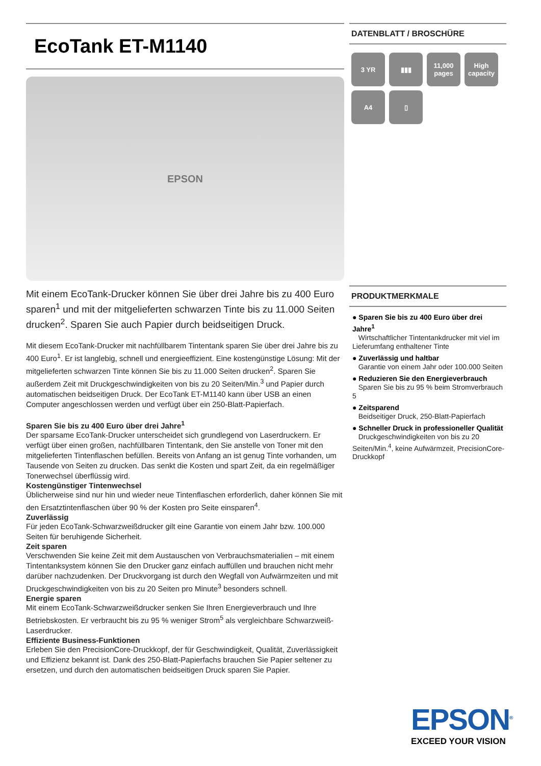EcoTank ET-M1140
EPSON
Mit einem EcoTank-Drucker können Sie über drei Jahre bis zu 400 Euro sparen<sup>1</sup> und mit der mitgelieferten schwarzen Tinte bis zu 11.000 Seiten drucken<sup>2</sup>. Sparen Sie auch Papier durch beidseitigen Druck.
Mit diesem EcoTank-Drucker mit nachfüllbarem Tintentank sparen Sie über drei Jahre bis zu 400 Euro<sup>1</sup>. Er ist langlebig, schnell und energieeffizient. Eine kostengünstige Lösung: Mit der mitgelieferten schwarzen Tinte können Sie bis zu 11.000 Seiten drucken<sup>2</sup>. Sparen Sie außerdem Zeit mit Druckgeschwindigkeiten von bis zu 20 Seiten/Min.<sup>3</sup> und Papier durch automatischen beidseitigen Druck. Der EcoTank ET-M1140 kann über USB an einen Computer angeschlossen werden und verfügt über ein 250-Blatt-Papierfach.
Sparen Sie bis zu 400 Euro über drei Jahre<sup>1</sup>
Der sparsame EcoTank-Drucker unterscheidet sich grundlegend von Laserdruckern. Er verfügt über einen großen, nachfüllbaren Tintentank, den Sie anstelle von Toner mit den mitgelieferten Tintenflaschen befüllen. Bereits von Anfang an ist genug Tinte vorhanden, um Tausende von Seiten zu drucken. Das senkt die Kosten und spart Zeit, da ein regelmäßiger Tonerwechsel überflüssig wird.
Kostengünstiger Tintenwechsel
Üblicherweise sind nur hin und wieder neue Tintenflaschen erforderlich, daher können Sie mit den Ersatztintenflaschen über 90 % der Kosten pro Seite einsparen<sup>4</sup>.
Zuverlässig
Für jeden EcoTank-Schwarzweißdrucker gilt eine Garantie von einem Jahr bzw. 100.000 Seiten für beruhigende Sicherheit.
Zeit sparen
Verschwenden Sie keine Zeit mit dem Austauschen von Verbrauchsmaterialien – mit einem Tintentanksystem können Sie den Drucker ganz einfach auffüllen und brauchen nicht mehr darüber nachzudenken. Der Druckvorgang ist durch den Wegfall von Aufwärmzeiten und mit Druckgeschwindigkeiten von bis zu 20 Seiten pro Minute<sup>3</sup> besonders schnell.
Energie sparen
Mit einem EcoTank-Schwarzweißdrucker senken Sie Ihren Energieverbrauch und Ihre Betriebskosten. Er verbraucht bis zu 95 % weniger Strom<sup>5</sup> als vergleichbare Schwarzweiß-Laserdrucker.
Effiziente Business-Funktionen
Erleben Sie den PrecisionCore-Druckkopf, der für Geschwindigkeit, Qualität, Zuverlässigkeit und Effizienz bekannt ist. Dank des 250-Blatt-Papierfachs brauchen Sie Papier seltener zu ersetzen, und durch den automatischen beidseitigen Druck sparen Sie Papier.
DATENBLATT / BROSCHÜRE
3 YR
▮▮▮
11,000 pages
High capacity
A4
▯
PRODUKTMERKMALE
● Sparen Sie bis zu 400 Euro über drei Jahre<sup>1</sup>
Wirtschaftlicher Tintentankdrucker mit viel im Lieferumfang enthaltener Tinte
● Zuverlässig und haltbar
Garantie von einem Jahr oder 100.000 Seiten
● Reduzieren Sie den Energieverbrauch
Sparen Sie bis zu 95 % beim Stromverbrauch 5
● Zeitsparend
Beidseitiger Druck, 250-Blatt-Papierfach
● Schneller Druck in professioneller Qualität
Druckgeschwindigkeiten von bis zu 20 Seiten/Min.<sup>4</sup>, keine Aufwärmzeit, PrecisionCore-Druckkopf
EPSON<sup>®</sup>
EXCEED YOUR VISION